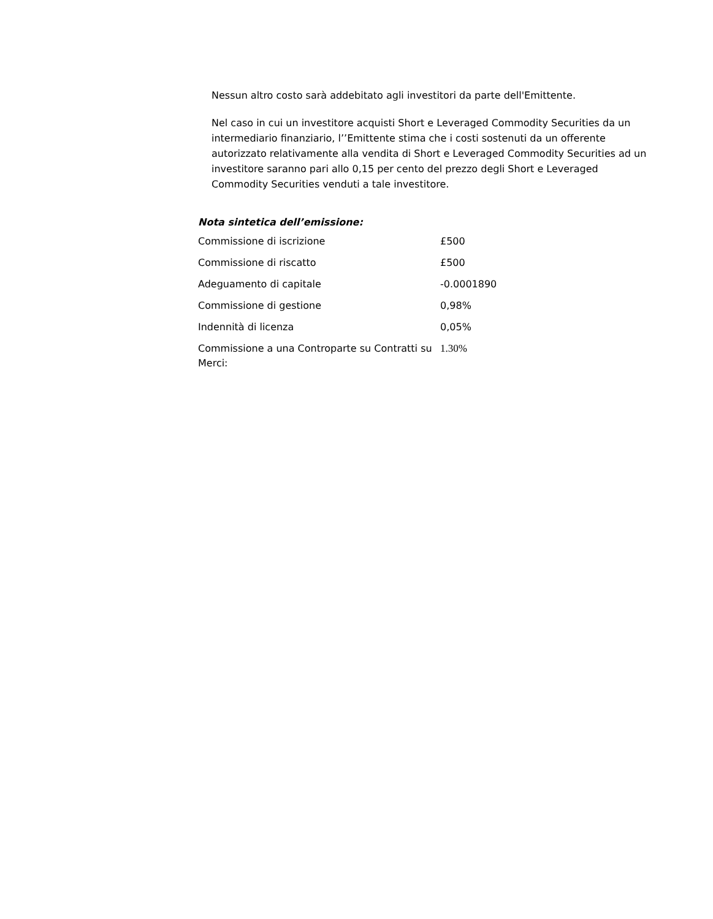Nessun altro costo sarà addebitato agli investitori da parte dell'Emittente.
Nel caso in cui un investitore acquisti Short e Leveraged Commodity Securities da un intermediario finanziario, l’’Emittente stima che i costi sostenuti da un offerente autorizzato relativamente alla vendita di Short e Leveraged Commodity Securities ad un investitore saranno pari allo 0,15 per cento del prezzo degli Short e Leveraged Commodity Securities venduti a tale investitore.
Nota sintetica dell’emissione:
| Commissione di iscrizione | £500 |
| Commissione di riscatto | £500 |
| Adeguamento di capitale | -0.0001890 |
| Commissione di gestione | 0,98% |
| Indennità di licenza | 0,05% |
| Commissione a una Controparte su Contratti su Merci: | 1.30% |